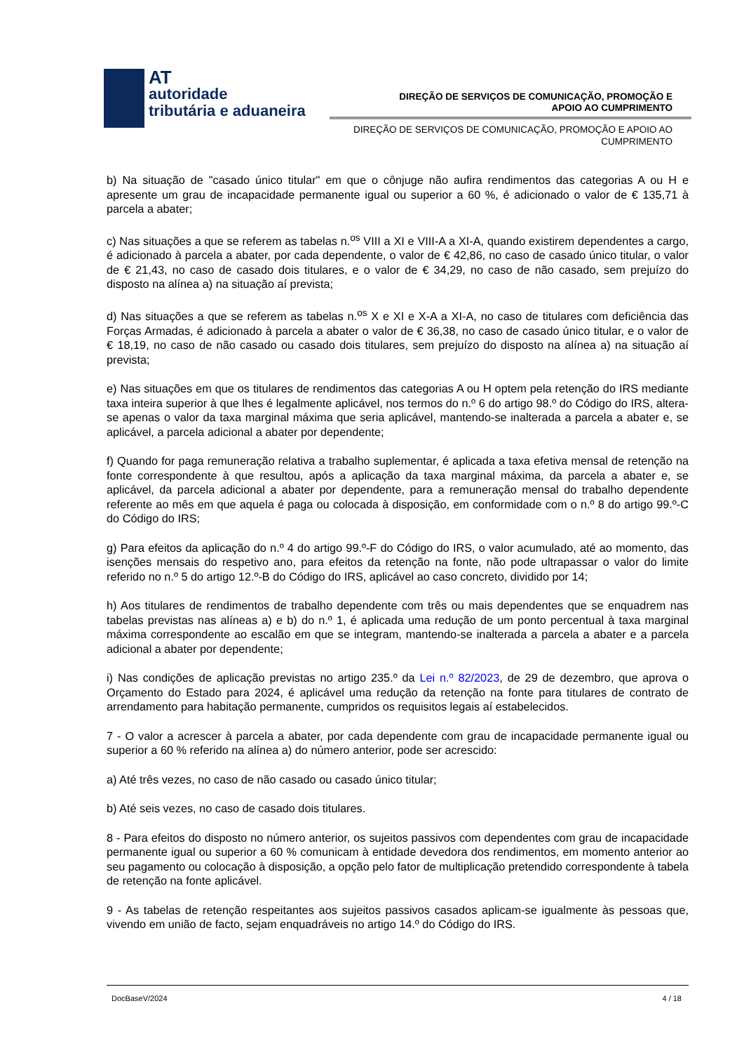AT
autoridade
tributária e aduaneira
DIREÇÃO DE SERVIÇOS DE COMUNICAÇÃO, PROMOÇÃO E
APOIO AO CUMPRIMENTO
DIREÇÃO DE SERVIÇOS DE COMUNICAÇÃO, PROMOÇÃO E APOIO AO
CUMPRIMENTO
b) Na situação de "casado único titular" em que o cônjuge não aufira rendimentos das categorias A ou H e apresente um grau de incapacidade permanente igual ou superior a 60 %, é adicionado o valor de € 135,71 à parcela a abater;
c) Nas situações a que se referem as tabelas n.<sup>os</sup> VIII a XI e VIII-A a XI-A, quando existirem dependentes a cargo, é adicionado à parcela a abater, por cada dependente, o valor de € 42,86, no caso de casado único titular, o valor de € 21,43, no caso de casado dois titulares, e o valor de € 34,29, no caso de não casado, sem prejuízo do disposto na alínea a) na situação aí prevista;
d) Nas situações a que se referem as tabelas n.<sup>os</sup> X e XI e X-A a XI-A, no caso de titulares com deficiência das Forças Armadas, é adicionado à parcela a abater o valor de € 36,38, no caso de casado único titular, e o valor de € 18,19, no caso de não casado ou casado dois titulares, sem prejuízo do disposto na alínea a) na situação aí prevista;
e) Nas situações em que os titulares de rendimentos das categorias A ou H optem pela retenção do IRS mediante taxa inteira superior à que lhes é legalmente aplicável, nos termos do n.º 6 do artigo 98.º do Código do IRS, altera-se apenas o valor da taxa marginal máxima que seria aplicável, mantendo-se inalterada a parcela a abater e, se aplicável, a parcela adicional a abater por dependente;
f) Quando for paga remuneração relativa a trabalho suplementar, é aplicada a taxa efetiva mensal de retenção na fonte correspondente à que resultou, após a aplicação da taxa marginal máxima, da parcela a abater e, se aplicável, da parcela adicional a abater por dependente, para a remuneração mensal do trabalho dependente referente ao mês em que aquela é paga ou colocada à disposição, em conformidade com o n.º 8 do artigo 99.º-C do Código do IRS;
g) Para efeitos da aplicação do n.º 4 do artigo 99.º-F do Código do IRS, o valor acumulado, até ao momento, das isenções mensais do respetivo ano, para efeitos da retenção na fonte, não pode ultrapassar o valor do limite referido no n.º 5 do artigo 12.º-B do Código do IRS, aplicável ao caso concreto, dividido por 14;
h) Aos titulares de rendimentos de trabalho dependente com três ou mais dependentes que se enquadrem nas tabelas previstas nas alíneas a) e b) do n.º 1, é aplicada uma redução de um ponto percentual à taxa marginal máxima correspondente ao escalão em que se integram, mantendo-se inalterada a parcela a abater e a parcela adicional a abater por dependente;
i) Nas condições de aplicação previstas no artigo 235.º da Lei n.º 82/2023, de 29 de dezembro, que aprova o Orçamento do Estado para 2024, é aplicável uma redução da retenção na fonte para titulares de contrato de arrendamento para habitação permanente, cumpridos os requisitos legais aí estabelecidos.
7 - O valor a acrescer à parcela a abater, por cada dependente com grau de incapacidade permanente igual ou superior a 60 % referido na alínea a) do número anterior, pode ser acrescido:
a) Até três vezes, no caso de não casado ou casado único titular;
b) Até seis vezes, no caso de casado dois titulares.
8 - Para efeitos do disposto no número anterior, os sujeitos passivos com dependentes com grau de incapacidade permanente igual ou superior a 60 % comunicam à entidade devedora dos rendimentos, em momento anterior ao seu pagamento ou colocação à disposição, a opção pelo fator de multiplicação pretendido correspondente à tabela de retenção na fonte aplicável.
9 - As tabelas de retenção respeitantes aos sujeitos passivos casados aplicam-se igualmente às pessoas que, vivendo em união de facto, sejam enquadráveis no artigo 14.º do Código do IRS.
DocBaseV/2024 4 / 18